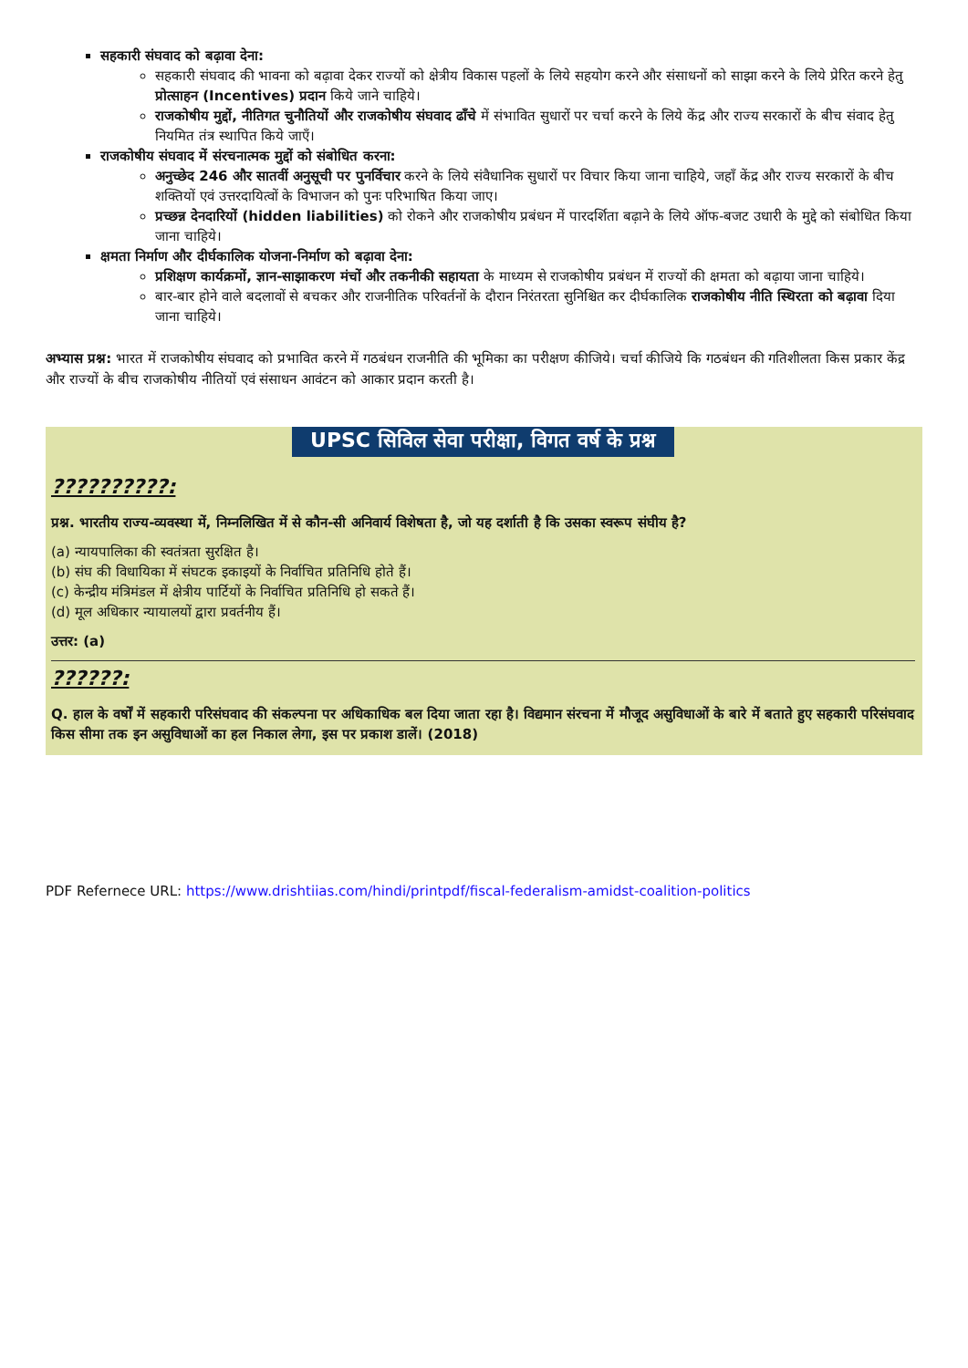सहकारी संघवाद को बढ़ावा देना:
सहकारी संघवाद की भावना को बढ़ावा देकर राज्यों को क्षेत्रीय विकास पहलों के लिये सहयोग करने और संसाधनों को साझा करने के लिये प्रेरित करने हेतु प्रोत्साहन (Incentives) प्रदान किये जाने चाहिये।
राजकोषीय मुद्दों, नीतिगत चुनौतियों और राजकोषीय संघवाद ढाँचे में संभावित सुधारों पर चर्चा करने के लिये केंद्र और राज्य सरकारों के बीच संवाद हेतु नियमित तंत्र स्थापित किये जाएँ।
राजकोषीय संघवाद में संरचनात्मक मुद्दों को संबोधित करना:
अनुच्छेद 246 और सातवीं अनुसूची पर पुनर्विचार करने के लिये संवैधानिक सुधारों पर विचार किया जाना चाहिये, जहाँ केंद्र और राज्य सरकारों के बीच शक्तियों एवं उत्तरदायित्वों के विभाजन को पुनः परिभाषित किया जाए।
प्रच्छन्न देनदारियों (hidden liabilities) को रोकने और राजकोषीय प्रबंधन में पारदर्शिता बढ़ाने के लिये ऑफ-बजट उधारी के मुद्दे को संबोधित किया जाना चाहिये।
क्षमता निर्माण और दीर्घकालिक योजना-निर्माण को बढ़ावा देना:
प्रशिक्षण कार्यक्रमों, ज्ञान-साझाकरण मंचों और तकनीकी सहायता के माध्यम से राजकोषीय प्रबंधन में राज्यों की क्षमता को बढ़ाया जाना चाहिये।
बार-बार होने वाले बदलावों से बचकर और राजनीतिक परिवर्तनों के दौरान निरंतरता सुनिश्चित कर दीर्घकालिक राजकोषीय नीति स्थिरता को बढ़ावा दिया जाना चाहिये।
अभ्यास प्रश्न: भारत में राजकोषीय संघवाद को प्रभावित करने में गठबंधन राजनीति की भूमिका का परीक्षण कीजिये। चर्चा कीजिये कि गठबंधन की गतिशीलता किस प्रकार केंद्र और राज्यों के बीच राजकोषीय नीतियों एवं संसाधन आवंटन को आकार प्रदान करती है।
UPSC सिविल सेवा परीक्षा, विगत वर्ष के प्रश्न
??????????:
प्रश्न. भारतीय राज्य-व्यवस्था में, निम्नलिखित में से कौन-सी अनिवार्य विशेषता है, जो यह दर्शाती है कि उसका स्वरूप संघीय है?
(a) न्यायपालिका की स्वतंत्रता सुरक्षित है।
(b) संघ की विधायिका में संघटक इकाइयों के निर्वाचित प्रतिनिधि होते हैं।
(c) केन्द्रीय मंत्रिमंडल में क्षेत्रीय पार्टियों के निर्वाचित प्रतिनिधि हो सकते हैं।
(d) मूल अधिकार न्यायालयों द्वारा प्रवर्तनीय हैं।
उत्तर: (a)
??????:
Q. हाल के वर्षों में सहकारी परिसंघवाद की संकल्पना पर अधिकाधिक बल दिया जाता रहा है। विद्यमान संरचना में मौजूद असुविधाओं के बारे में बताते हुए सहकारी परिसंघवाद किस सीमा तक इन असुविधाओं का हल निकाल लेगा, इस पर प्रकाश डालें। (2018)
PDF Refernece URL: https://www.drishtiias.com/hindi/printpdf/fiscal-federalism-amidst-coalition-politics